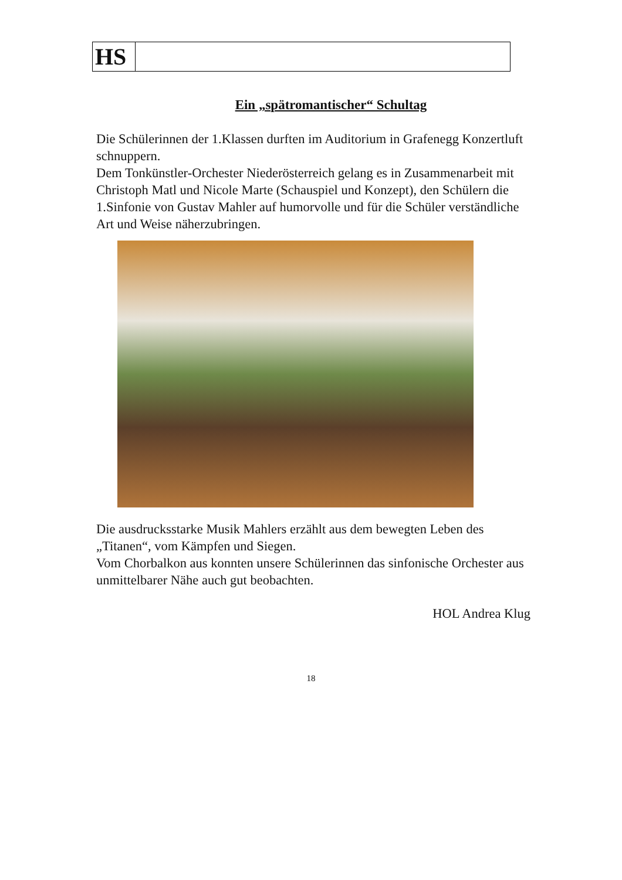HS
Ein „spätromantischer“ Schultag
Die Schülerinnen der 1.Klassen durften im Auditorium in Grafenegg Konzertluft schnuppern.
Dem Tonkünstler-Orchester Niederösterreich gelang es in Zusammenarbeit mit Christoph Matl und Nicole Marte (Schauspiel und Konzept), den Schülern die 1.Sinfonie von Gustav Mahler auf humorvolle und für die Schüler verständliche Art und Weise näherzubringen.
Die ausdrucksstarke Musik Mahlers erzählt aus dem bewegten Leben des „Titanen“, vom Kämpfen und Siegen.
Vom Chorbalkon aus konnten unsere Schülerinnen das sinfonische Orchester aus unmittelbarer Nähe auch gut beobachten.
HOL Andrea Klug
18